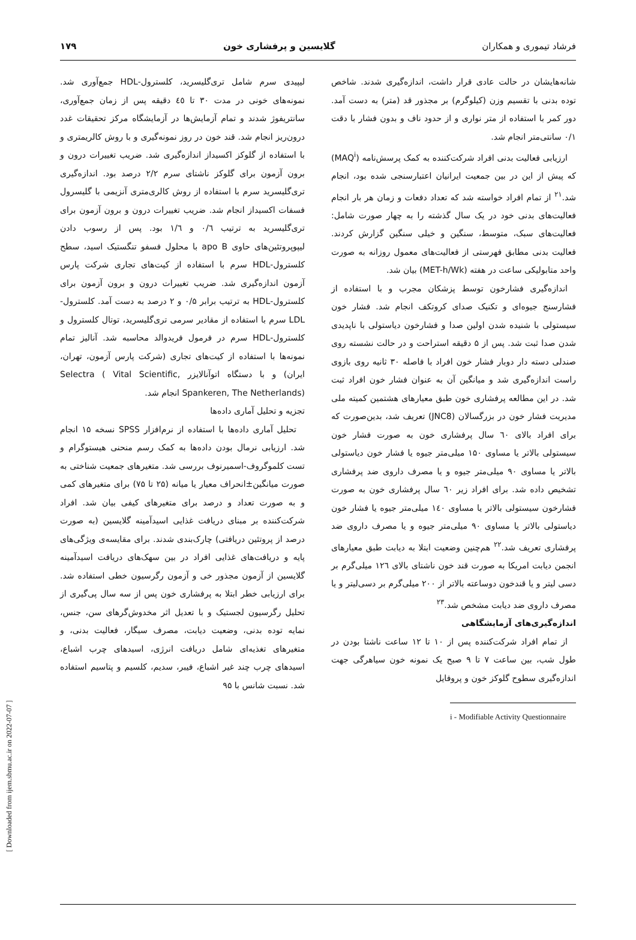فرشاد تیموری و همکاران گلایسین و پرفشاری خون ۱۷۹
شانه‌هایشان در حالت عادی قرار داشت، اندازه‌گیری شدند. شاخص توده بدنی با تقسیم وزن (کیلوگرم) بر مجذور قد (متر) به دست آمد. دور کمر با استفاده از متر نواری و از حدود ناف و بدون فشار با دقت ۰/۱ سانتی‌متر انجام شد.
ارزیابی فعالیت بدنی افراد شرکت‌کننده به کمک پرسش‌نامه (MAQ<sup>i</sup>) که پیش از این در بین جمعیت ایرانیان اعتبارسنجی شده بود، انجام شد.<sup>۲۱</sup> از تمام افراد خواسته شد که تعداد دفعات و زمان هر بار انجام فعالیت‌های بدنی خود در یک سال گذشته را به چهار صورت شامل: فعالیت‌های سبک، متوسط، سنگین و خیلی سنگین گزارش کردند. فعالیت بدنی مطابق فهرستی از فعالیت‌های معمول روزانه به صورت واحد متابولیکی ساعت در هفته (MET-h/Wk) بیان شد.
اندازه‌گیری فشارخون توسط پزشکان مجرب و با استفاده از فشارسنج جیوه‌ای و تکنیک صدای کروتکف انجام شد. فشار خون سیستولی با شنیده شدن اولین صدا و فشارخون دیاستولی با ناپدیدی شدن صدا ثبت شد. پس از ۵ دقیقه استراحت و در حالت نشسته روی صندلی دسته دار دوبار فشار خون افراد با فاصله ۳۰ ثانیه روی بازوی راست اندازه‌گیری شد و میانگین آن به عنوان فشار خون افراد ثبت شد. در این مطالعه پرفشاری خون طبق معیارهای هشتمین کمیته ملی مدیریت فشار خون در بزرگسالان (JNC8) تعریف شد، بدین‌صورت که برای افراد بالای ٦٠ سال پرفشاری خون به صورت فشار خون سیستولی بالاتر یا مساوی ۱۵۰ میلی‌متر جیوه یا فشار خون دیاستولی بالاتر یا مساوی ۹۰ میلی‌متر جیوه و یا مصرف داروی ضد پرفشاری تشخیص داده شد. برای افراد زیر ٦٠ سال پرفشاری خون به صورت فشارخون سیستولی بالاتر یا مساوی ۱٤۰ میلی‌متر جیوه یا فشار خون دیاستولی بالاتر یا مساوی ۹۰ میلی‌متر جیوه و یا مصرف داروی ضد پرفشاری تعریف شد.<sup>۲۲</sup> هم‌چنین وضعیت ابتلا به دیابت طبق معیارهای انجمن دیابت امریکا به صورت قند خون ناشتای بالای ۱۲٦ میلی‌گرم بر دسی لیتر و یا قندخون دوساعته بالاتر از ۲۰۰ میلی‌گرم بر دسی‌لیتر و یا مصرف داروی ضد دیابت مشخص شد.<sup>۲۳</sup>
اندازه‌گیری‌های آزمایشگاهی
از تمام افراد شرکت‌کننده پس از ۱۰ تا ۱۲ ساعت ناشتا بودن در طول شب، بین ساعت ۷ تا ۹ صبح یک نمونه خون سیاهرگی جهت اندازه‌گیری سطوح گلوکز خون و پروفایل
i - Modifiable Activity Questionnaire
لیپیدی سرم شامل تری‌گلیسرید، کلسترول-HDL جمع‌آوری شد. نمونه‌های خونی در مدت ۳۰ تا ٤٥ دقیقه پس از زمان جمع‌آوری، سانتریفوژ شدند و تمام آزمایش‌ها در آزمایشگاه مرکز تحقیقات غدد درون‌ریز انجام شد. قند خون در روز نمونه‌گیری و با روش کالریمتری و با استفاده از گلوکز اکسیداز اندازه‌گیری شد. ضریب تغییرات درون و برون آزمون برای گلوکز ناشتای سرم ۲/۲ درصد بود. اندازه‌گیری تری‌گلیسرید سرم با استفاده از روش کالری‌متری آنزیمی با گلیسرول فسفات اکسیداز انجام شد. ضریب تغییرات درون و برون آزمون برای تری‌گلیسرید به ترتیب ۰/٦ و ۱/٦ بود. پس از رسوب دادن لیپوپروتئین‌های حاوی apo B با محلول فسفو تنگستیک اسید، سطح کلسترول-HDL سرم با استفاده از کیت‌های تجاری شرکت پارس آزمون اندازه‌گیری شد. ضریب تغییرات درون و برون آزمون برای کلسترول-HDL به ترتیب برابر ۰/۵ و ۲ درصد به دست آمد. کلسترول-LDL سرم با استفاده از مقادیر سرمی تری‌گلیسرید، توتال کلسترول و کلسترول-HDL سرم در فرمول فریدوالد محاسبه شد. آنالیز تمام نمونه‌ها با استفاده از کیت‌های تجاری (شرکت پارس آزمون، تهران، ایران) و با دستگاه اتوآنالایزر Selectra ( Vital Scientific, Spankeren, The Netherlands) انجام شد.
تجزیه و تحلیل آماری داده‌ها
تحلیل آماری داده‌ها با استفاده از نرم‌افزار SPSS نسخه ۱۵ انجام شد. ارزیابی نرمال بودن داده‌ها به کمک رسم منحنی هیستوگرام و تست کلموگروف-اسمیرنوف بررسی شد. متغیرهای جمعیت شناختی به صورت میانگین±انحراف معیار یا میانه (۲۵ تا ۷۵) برای متغیرهای کمی و به صورت تعداد و درصد برای متغیرهای کیفی بیان شد. افراد شرکت‌کننده بر مبنای دریافت غذایی اسیدآمینه گلایسین (به صورت درصد از پروتئین دریافتی) چارک‌بندی شدند. برای مقایسه‌ی ویژگی‌های پایه و دریافت‌های غذایی افراد در بین سهک‌های دریافت اسیدآمینه گلایسین از آزمون مجذور خی و آزمون رگرسیون خطی استفاده شد. برای ارزیابی خطر ابتلا به پرفشاری خون پس از سه سال پی‌گیری از تحلیل رگرسیون لجستیک و با تعدیل اثر مخدوش‌گرهای سن، جنس، نمایه توده بدنی، وضعیت دیابت، مصرف سیگار، فعالیت بدنی، و متغیرهای تغذیه‌ای شامل دریافت انرژی، اسیدهای چرب اشباع، اسیدهای چرب چند غیر اشباع، فیبر، سدیم، کلسیم و پتاسیم استفاده شد. نسبت شانس با ۹۵
[ Downloaded from ijem.sbmu.ac.ir on 2022-07-07 ]